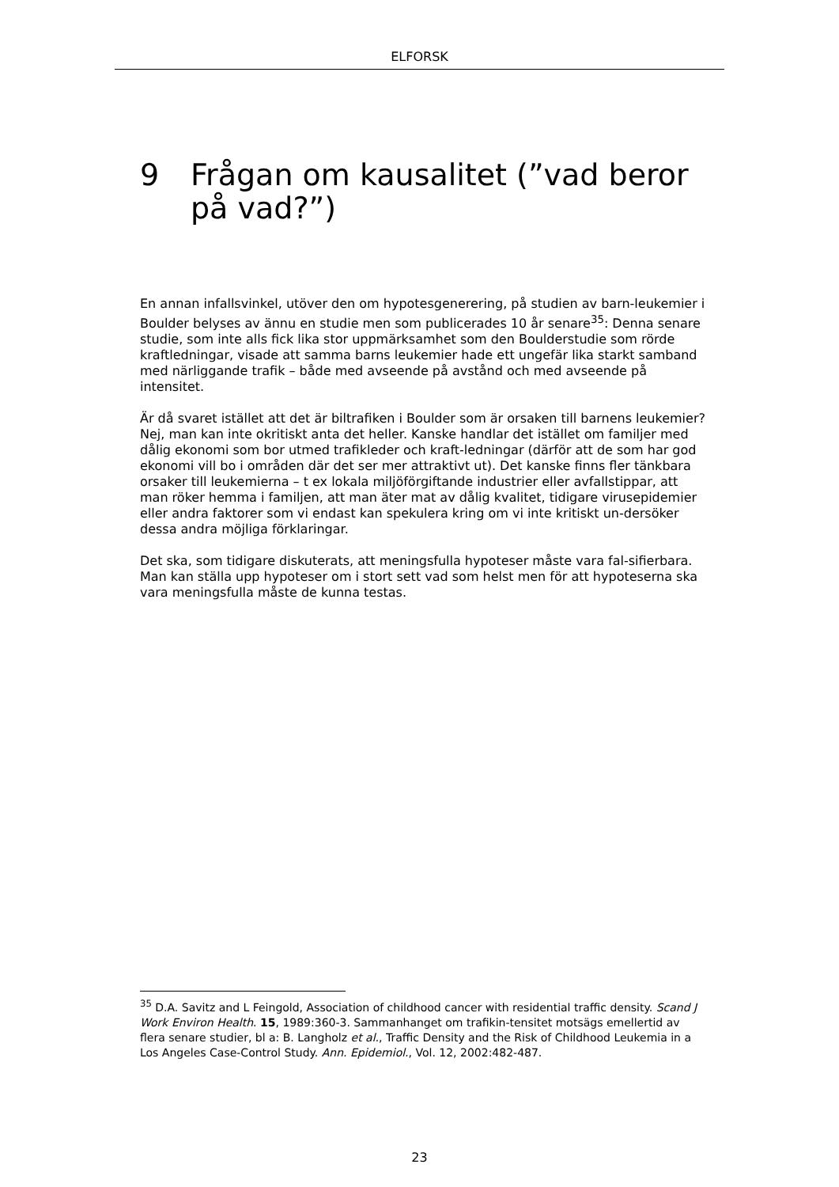ELFORSK
9 Frågan om kausalitet (”vad beror på vad?”)
En annan infallsvinkel, utöver den om hypotesgenerering, på studien av barn-leukemier i Boulder belyses av ännu en studie men som publicerades 10 år senare<sup>35</sup>: Denna senare studie, som inte alls fick lika stor uppmärksamhet som den Boulderstudie som rörde kraftledningar, visade att samma barns leukemier hade ett ungefär lika starkt samband med närliggande trafik – både med avseende på avstånd och med avseende på intensitet.
Är då svaret istället att det är biltrafiken i Boulder som är orsaken till barnens leukemier? Nej, man kan inte okritiskt anta det heller. Kanske handlar det istället om familjer med dålig ekonomi som bor utmed trafikleder och kraft-ledningar (därför att de som har god ekonomi vill bo i områden där det ser mer attraktivt ut). Det kanske finns fler tänkbara orsaker till leukemierna – t ex lokala miljöförgiftande industrier eller avfallstippar, att man röker hemma i familjen, att man äter mat av dålig kvalitet, tidigare virusepidemier eller andra faktorer som vi endast kan spekulera kring om vi inte kritiskt un-dersöker dessa andra möjliga förklaringar.
Det ska, som tidigare diskuterats, att meningsfulla hypoteser måste vara fal-sifierbara. Man kan ställa upp hypoteser om i stort sett vad som helst men för att hypoteserna ska vara meningsfulla måste de kunna testas.
<sup>35</sup> D.A. Savitz and L Feingold, Association of childhood cancer with residential traffic density. Scand J Work Environ Health. 15, 1989:360-3. Sammanhanget om trafikin-tensitet motsägs emellertid av flera senare studier, bl a: B. Langholz et al., Traffic Density and the Risk of Childhood Leukemia in a Los Angeles Case-Control Study. Ann. Epidemiol., Vol. 12, 2002:482-487.
23